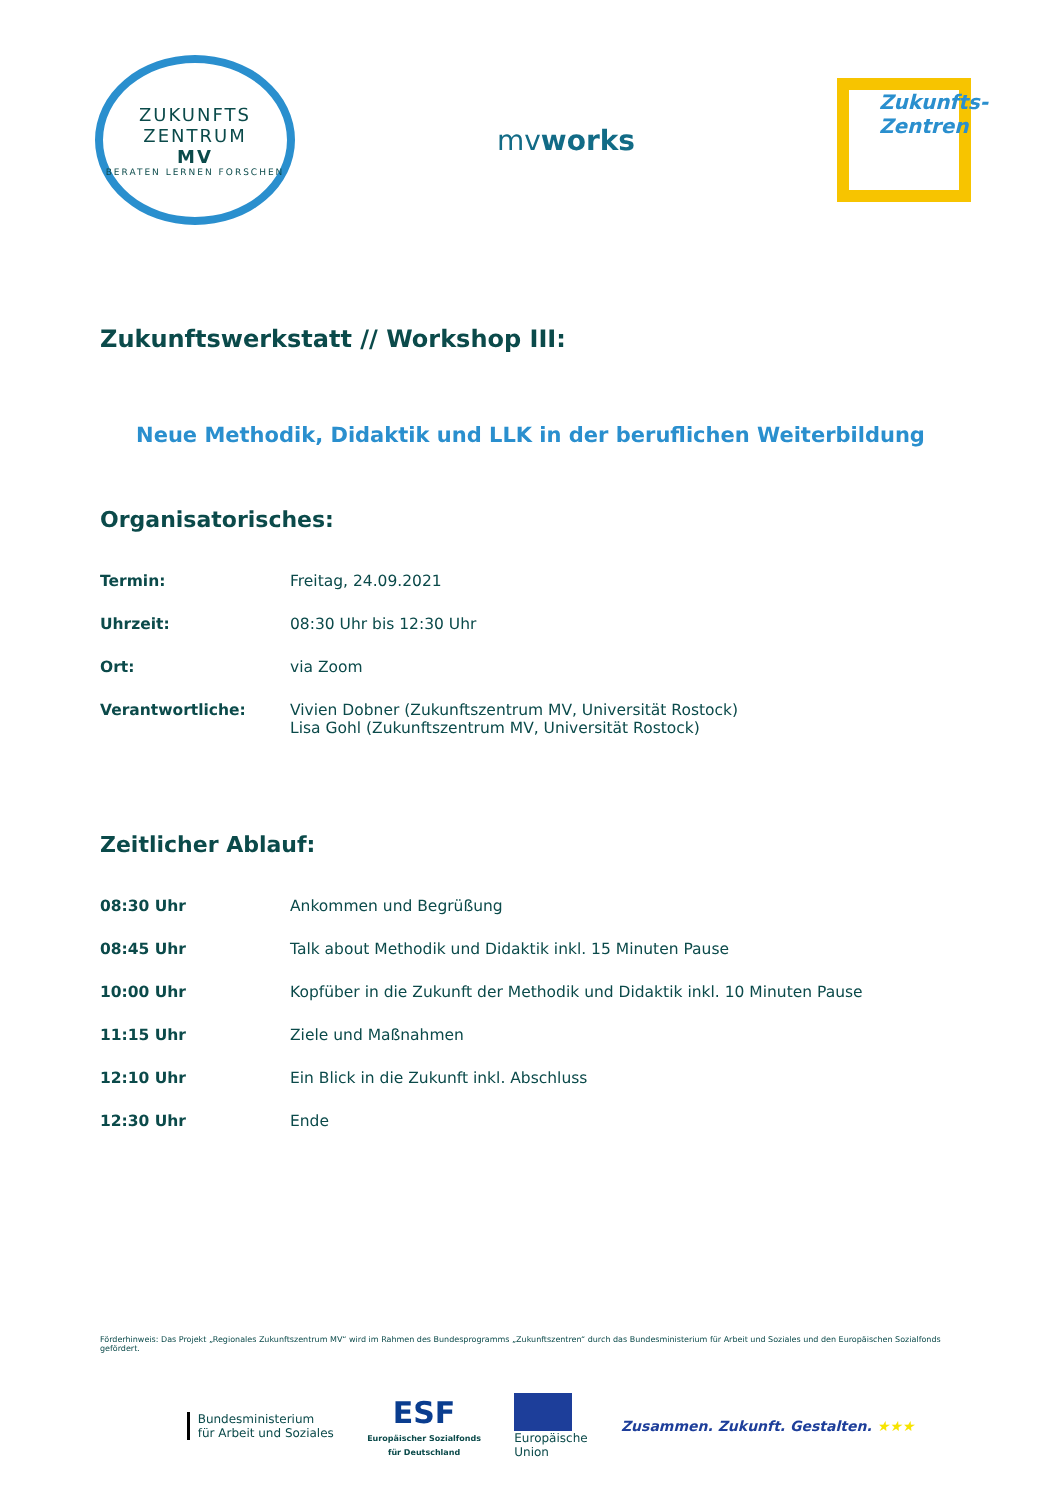ZUKUNFTS
ZENTRUM
MV
BERATEN LERNEN FORSCHEN
mvworks
Zukunfts-
Zentren
Zukunftswerkstatt // Workshop III:
Neue Methodik, Didaktik und LLK in der beruflichen Weiterbildung
Organisatorisches:
| Termin: | Freitag, 24.09.2021 |
| Uhrzeit: | 08:30 Uhr bis 12:30 Uhr |
| Ort: | via Zoom |
| Verantwortliche: | Vivien Dobner (Zukunftszentrum MV, Universität Rostock) Lisa Gohl (Zukunftszentrum MV, Universität Rostock) |
Zeitlicher Ablauf:
| 08:30 Uhr | Ankommen und Begrüßung |
| 08:45 Uhr | Talk about Methodik und Didaktik inkl. 15 Minuten Pause |
| 10:00 Uhr | Kopfüber in die Zukunft der Methodik und Didaktik inkl. 10 Minuten Pause |
| 11:15 Uhr | Ziele und Maßnahmen |
| 12:10 Uhr | Ein Blick in die Zukunft inkl. Abschluss |
| 12:30 Uhr | Ende |
Förderhinweis: Das Projekt „Regionales Zukunftszentrum MV“ wird im Rahmen des Bundesprogramms „Zukunftszentren“ durch das Bundesministerium für Arbeit und Soziales und den Europäischen Sozialfonds gefördert.
Bundesministerium
für Arbeit und Soziales
ESF
Europäischer Sozialfonds
für Deutschland
Europäische
Union
Zusammen. Zukunft. Gestalten. ★★★